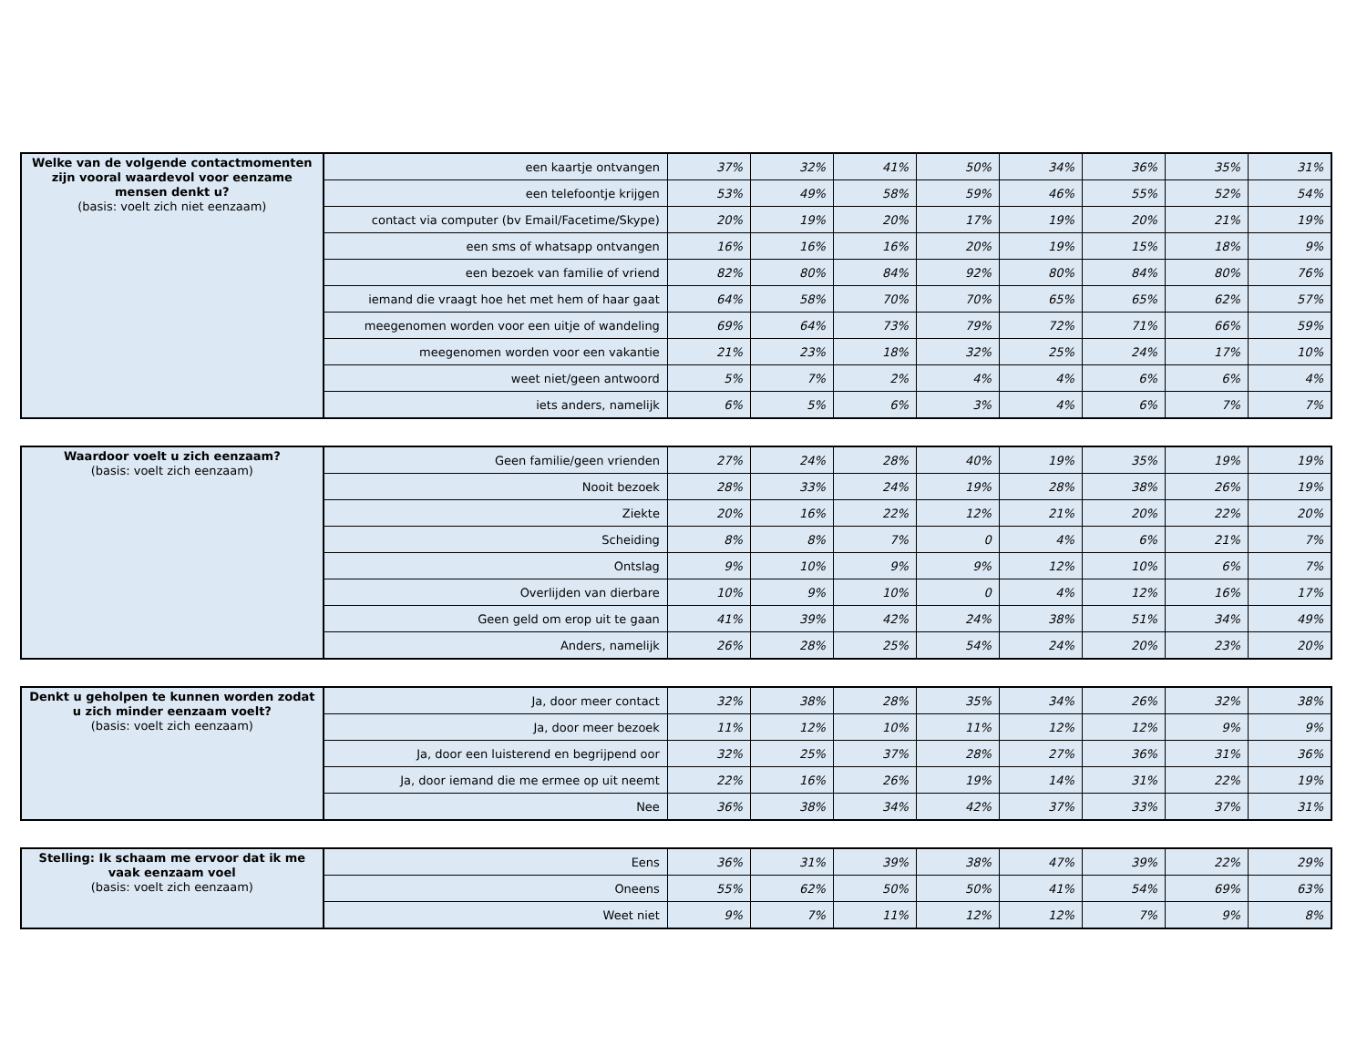| Welke van de volgende contactmomenten zijn vooral waardevol voor eenzame mensen denkt u? (basis: voelt zich niet eenzaam) | een kaartje ontvangen | 37% | 32% | 41% | 50% | 34% | 36% | 35% | 31% |
| | een telefoontje krijgen | 53% | 49% | 58% | 59% | 46% | 55% | 52% | 54% |
| | contact via computer (bv Email/Facetime/Skype) | 20% | 19% | 20% | 17% | 19% | 20% | 21% | 19% |
| | een sms of whatsapp ontvangen | 16% | 16% | 16% | 20% | 19% | 15% | 18% | 9% |
| | een bezoek van familie of vriend | 82% | 80% | 84% | 92% | 80% | 84% | 80% | 76% |
| | iemand die vraagt hoe het met hem of haar gaat | 64% | 58% | 70% | 70% | 65% | 65% | 62% | 57% |
| | meegenomen worden voor een uitje of wandeling | 69% | 64% | 73% | 79% | 72% | 71% | 66% | 59% |
| | meegenomen worden voor een vakantie | 21% | 23% | 18% | 32% | 25% | 24% | 17% | 10% |
| | weet niet/geen antwoord | 5% | 7% | 2% | 4% | 4% | 6% | 6% | 4% |
| | iets anders, namelijk | 6% | 5% | 6% | 3% | 4% | 6% | 7% | 7% |
| Waardoor voelt u zich eenzaam? (basis: voelt zich eenzaam) | Geen familie/geen vrienden | 27% | 24% | 28% | 40% | 19% | 35% | 19% | 19% |
| | Nooit bezoek | 28% | 33% | 24% | 19% | 28% | 38% | 26% | 19% |
| | Ziekte | 20% | 16% | 22% | 12% | 21% | 20% | 22% | 20% |
| | Scheiding | 8% | 8% | 7% | 0 | 4% | 6% | 21% | 7% |
| | Ontslag | 9% | 10% | 9% | 9% | 12% | 10% | 6% | 7% |
| | Overlijden van dierbare | 10% | 9% | 10% | 0 | 4% | 12% | 16% | 17% |
| | Geen geld om erop uit te gaan | 41% | 39% | 42% | 24% | 38% | 51% | 34% | 49% |
| | Anders, namelijk | 26% | 28% | 25% | 54% | 24% | 20% | 23% | 20% |
| Denkt u geholpen te kunnen worden zodat u zich minder eenzaam voelt? (basis: voelt zich eenzaam) | Ja, door meer contact | 32% | 38% | 28% | 35% | 34% | 26% | 32% | 38% |
| | Ja, door meer bezoek | 11% | 12% | 10% | 11% | 12% | 12% | 9% | 9% |
| | Ja, door een luisterend en begrijpend oor | 32% | 25% | 37% | 28% | 27% | 36% | 31% | 36% |
| | Ja, door iemand die me ermee op uit neemt | 22% | 16% | 26% | 19% | 14% | 31% | 22% | 19% |
| | Nee | 36% | 38% | 34% | 42% | 37% | 33% | 37% | 31% |
| Stelling: Ik schaam me ervoor dat ik me vaak eenzaam voel (basis: voelt zich eenzaam) | Eens | 36% | 31% | 39% | 38% | 47% | 39% | 22% | 29% |
| | Oneens | 55% | 62% | 50% | 50% | 41% | 54% | 69% | 63% |
| | Weet niet | 9% | 7% | 11% | 12% | 12% | 7% | 9% | 8% |